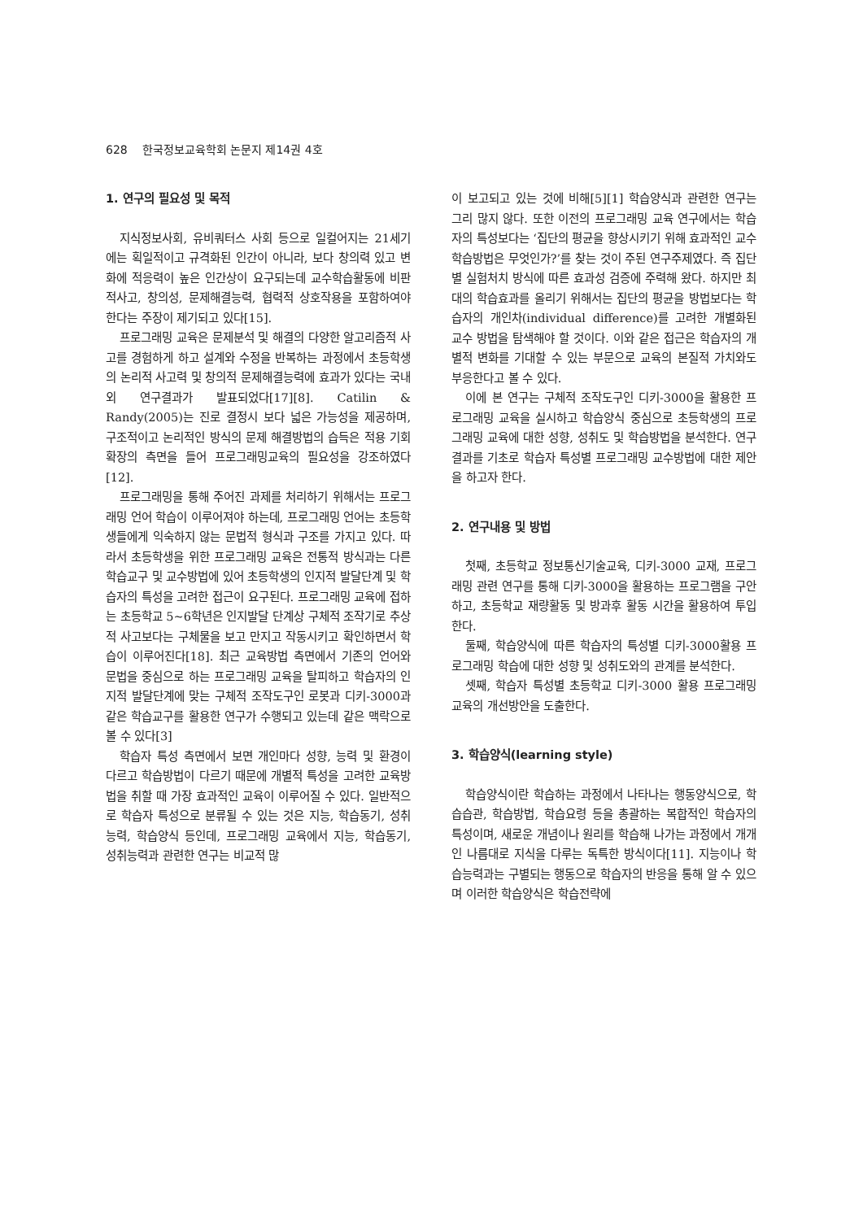628 한국정보교육학회 논문지 제14권 4호
1. 연구의 필요성 및 목적
지식정보사회, 유비쿼터스 사회 등으로 일컬어지는 21세기에는 획일적이고 규격화된 인간이 아니라, 보다 창의력 있고 변화에 적응력이 높은 인간상이 요구되는데 교수학습활동에 비판적사고, 창의성, 문제해결능력, 협력적 상호작용을 포함하여야 한다는 주장이 제기되고 있다[15].
프로그래밍 교육은 문제분석 및 해결의 다양한 알고리즘적 사고를 경험하게 하고 설계와 수정을 반복하는 과정에서 초등학생의 논리적 사고력 및 창의적 문제해결능력에 효과가 있다는 국내외 연구결과가 발표되었다[17][8]. Catilin & Randy(2005)는 진로 결정시 보다 넓은 가능성을 제공하며, 구조적이고 논리적인 방식의 문제 해결방법의 습득은 적용 기회 확장의 측면을 들어 프로그래밍교육의 필요성을 강조하였다[12].
프로그래밍을 통해 주어진 과제를 처리하기 위해서는 프로그래밍 언어 학습이 이루어져야 하는데, 프로그래밍 언어는 초등학생들에게 익숙하지 않는 문법적 형식과 구조를 가지고 있다. 따라서 초등학생을 위한 프로그래밍 교육은 전통적 방식과는 다른 학습교구 및 교수방법에 있어 초등학생의 인지적 발달단계 및 학습자의 특성을 고려한 접근이 요구된다. 프로그래밍 교육에 접하는 초등학교 5~6학년은 인지발달 단계상 구체적 조작기로 추상적 사고보다는 구체물을 보고 만지고 작동시키고 확인하면서 학습이 이루어진다[18]. 최근 교육방법 측면에서 기존의 언어와 문법을 중심으로 하는 프로그래밍 교육을 탈피하고 학습자의 인지적 발달단계에 맞는 구체적 조작도구인 로봇과 디키-3000과 같은 학습교구를 활용한 연구가 수행되고 있는데 같은 맥락으로 볼 수 있다[3]
학습자 특성 측면에서 보면 개인마다 성향, 능력 및 환경이 다르고 학습방법이 다르기 때문에 개별적 특성을 고려한 교육방법을 취할 때 가장 효과적인 교육이 이루어질 수 있다. 일반적으로 학습자 특성으로 분류될 수 있는 것은 지능, 학습동기, 성취능력, 학습양식 등인데, 프로그래밍 교육에서 지능, 학습동기, 성취능력과 관련한 연구는 비교적 많
이 보고되고 있는 것에 비해[5][1] 학습양식과 관련한 연구는 그리 많지 않다. 또한 이전의 프로그래밍 교육 연구에서는 학습자의 특성보다는 ‘집단의 평균을 향상시키기 위해 효과적인 교수학습방법은 무엇인가?’를 찾는 것이 주된 연구주제였다. 즉 집단별 실험처치 방식에 따른 효과성 검증에 주력해 왔다. 하지만 최대의 학습효과를 올리기 위해서는 집단의 평균을 방법보다는 학습자의 개인차(individual difference)를 고려한 개별화된 교수 방법을 탐색해야 할 것이다. 이와 같은 접근은 학습자의 개별적 변화를 기대할 수 있는 부문으로 교육의 본질적 가치와도 부응한다고 볼 수 있다.
이에 본 연구는 구체적 조작도구인 디키-3000을 활용한 프로그래밍 교육을 실시하고 학습양식 중심으로 초등학생의 프로그래밍 교육에 대한 성향, 성취도 및 학습방법을 분석한다. 연구결과를 기초로 학습자 특성별 프로그래밍 교수방법에 대한 제안을 하고자 한다.
2. 연구내용 및 방법
첫째, 초등학교 정보통신기술교육, 디키-3000 교재, 프로그래밍 관련 연구를 통해 디키-3000을 활용하는 프로그램을 구안하고, 초등학교 재량활동 및 방과후 활동 시간을 활용하여 투입한다.
둘째, 학습양식에 따른 학습자의 특성별 디키-3000활용 프로그래밍 학습에 대한 성향 및 성취도와의 관계를 분석한다.
셋째, 학습자 특성별 초등학교 디키-3000 활용 프로그래밍 교육의 개선방안을 도출한다.
3. 학습양식(learning style)
학습양식이란 학습하는 과정에서 나타나는 행동양식으로, 학습습관, 학습방법, 학습요령 등을 총괄하는 복합적인 학습자의 특성이며, 새로운 개념이나 원리를 학습해 나가는 과정에서 개개인 나름대로 지식을 다루는 독특한 방식이다[11]. 지능이나 학습능력과는 구별되는 행동으로 학습자의 반응을 통해 알 수 있으며 이러한 학습양식은 학습전략에